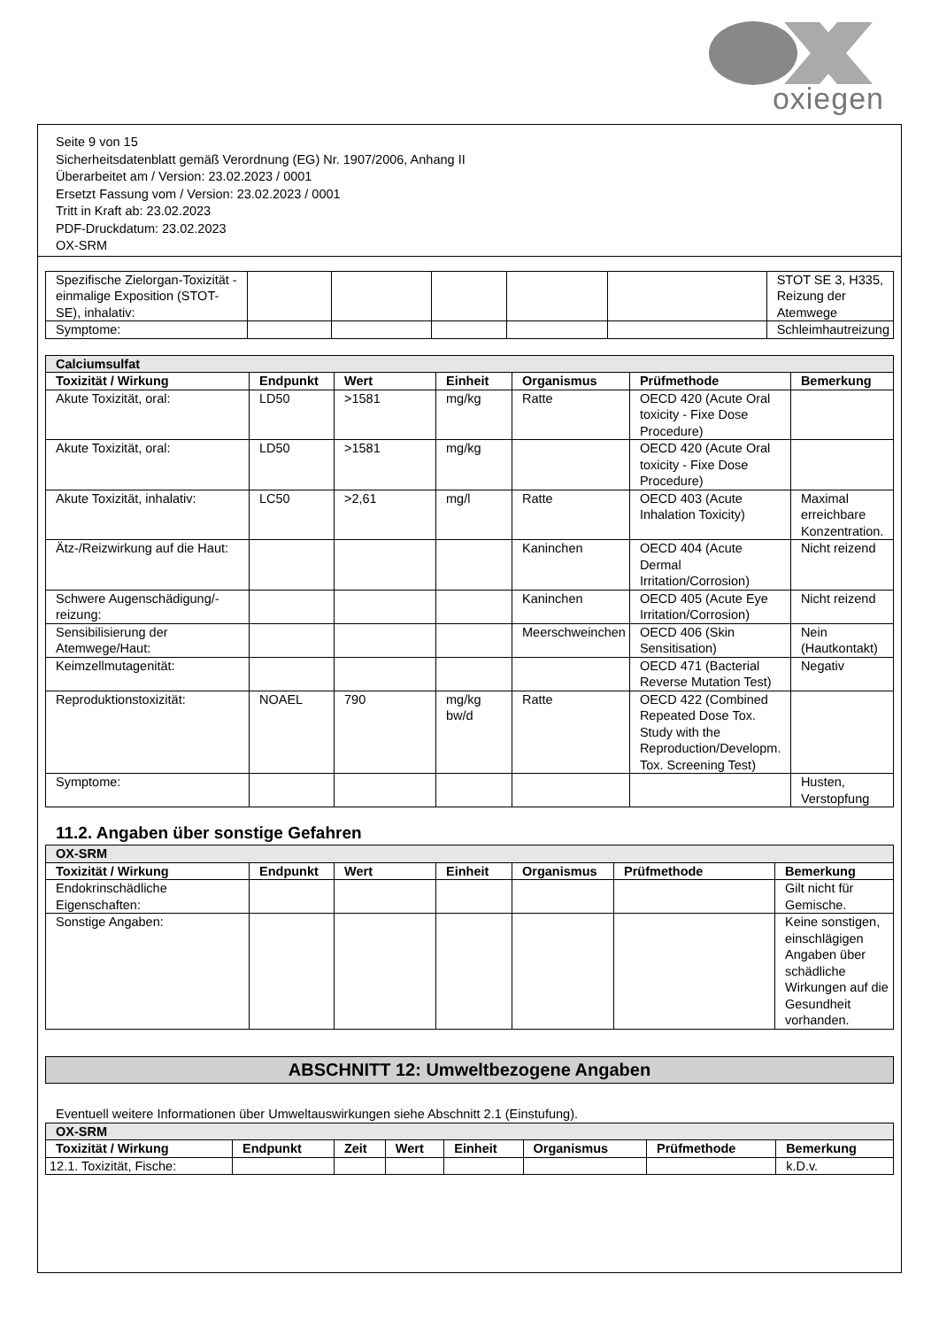oxiegen
Seite 9 von 15
Sicherheitsdatenblatt gemäß Verordnung (EG) Nr. 1907/2006, Anhang II
Überarbeitet am / Version: 23.02.2023 / 0001
Ersetzt Fassung vom / Version: 23.02.2023 / 0001
Tritt in Kraft ab: 23.02.2023
PDF-Druckdatum: 23.02.2023
OX-SRM
| Spezifische Zielorgan-Toxizität - einmalige Exposition (STOT-SE), inhalativ: | | | | | | STOT SE 3, H335, Reizung der Atemwege |
| Symptome: | | | | | | Schleimhautreizung |
| Calciumsulfat | | | | | | |
| Toxizität / Wirkung | Endpunkt | Wert | Einheit | Organismus | Prüfmethode | Bemerkung |
| Akute Toxizität, oral: | LD50 | >1581 | mg/kg | Ratte | OECD 420 (Acute Oral toxicity - Fixe Dose Procedure) | |
| Akute Toxizität, oral: | LD50 | >1581 | mg/kg | | OECD 420 (Acute Oral toxicity - Fixe Dose Procedure) | |
| Akute Toxizität, inhalativ: | LC50 | >2,61 | mg/l | Ratte | OECD 403 (Acute Inhalation Toxicity) | Maximal erreichbare Konzentration. |
| Ätz-/Reizwirkung auf die Haut: | | | | Kaninchen | OECD 404 (Acute Dermal Irritation/Corrosion) | Nicht reizend |
| Schwere Augenschädigung/-reizung: | | | | Kaninchen | OECD 405 (Acute Eye Irritation/Corrosion) | Nicht reizend |
| Sensibilisierung der Atemwege/Haut: | | | | Meerschweinchen | OECD 406 (Skin Sensitisation) | Nein (Hautkontakt) |
| Keimzellmutagenität: | | | | | OECD 471 (Bacterial Reverse Mutation Test) | Negativ |
| Reproduktionstoxizität: | NOAEL | 790 | mg/kg bw/d | Ratte | OECD 422 (Combined Repeated Dose Tox. Study with the Reproduction/Developm. Tox. Screening Test) | |
| Symptome: | | | | | | Husten, Verstopfung |
11.2. Angaben über sonstige Gefahren
| OX-SRM | | | | | | |
| Toxizität / Wirkung | Endpunkt | Wert | Einheit | Organismus | Prüfmethode | Bemerkung |
| Endokrinschädliche Eigenschaften: | | | | | | Gilt nicht für Gemische. |
| Sonstige Angaben: | | | | | | Keine sonstigen, einschlägigen Angaben über schädliche Wirkungen auf die Gesundheit vorhanden. |
ABSCHNITT 12: Umweltbezogene Angaben
Eventuell weitere Informationen über Umweltauswirkungen siehe Abschnitt 2.1 (Einstufung).
| OX-SRM | | | | | | | |
| Toxizität / Wirkung | Endpunkt | Zeit | Wert | Einheit | Organismus | Prüfmethode | Bemerkung |
| 12.1. Toxizität, Fische: | | | | | | | k.D.v. |